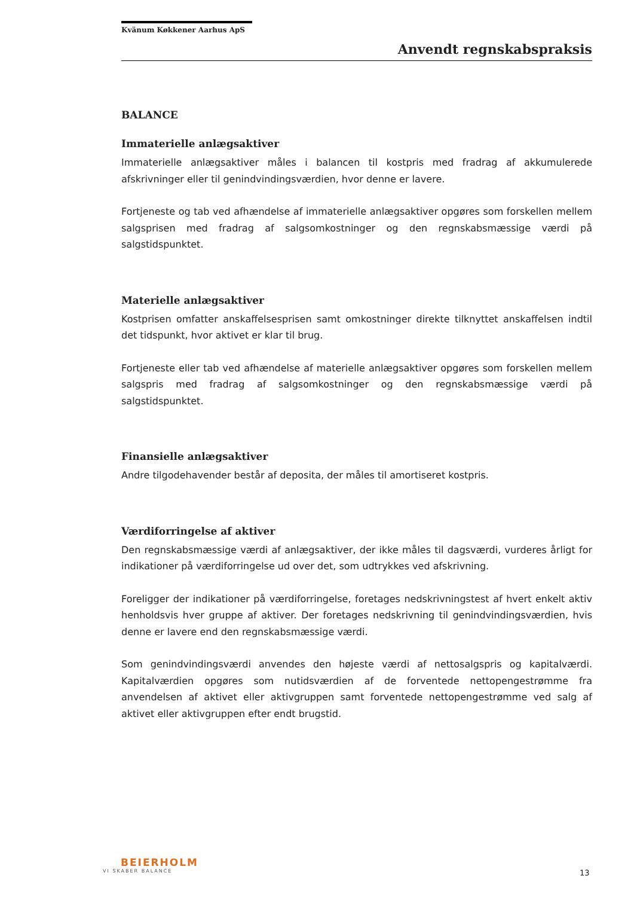Kvänum Køkkener Aarhus ApS
Anvendt regnskabspraksis
BALANCE
Immaterielle anlægsaktiver
Immaterielle anlægsaktiver måles i balancen til kostpris med fradrag af akkumulerede afskrivninger eller til genindvindingsværdien, hvor denne er lavere.
Fortjeneste og tab ved afhændelse af immaterielle anlægsaktiver opgøres som forskellen mellem salgsprisen med fradrag af salgsomkostninger og den regnskabsmæssige værdi på salgstidspunktet.
Materielle anlægsaktiver
Kostprisen omfatter anskaffelsesprisen samt omkostninger direkte tilknyttet anskaffelsen indtil det tidspunkt, hvor aktivet er klar til brug.
Fortjeneste eller tab ved afhændelse af materielle anlægsaktiver opgøres som forskellen mellem salgspris med fradrag af salgsomkostninger og den regnskabsmæssige værdi på salgstidspunktet.
Finansielle anlægsaktiver
Andre tilgodehavender består af deposita, der måles til amortiseret kostpris.
Værdiforringelse af aktiver
Den regnskabsmæssige værdi af anlægsaktiver, der ikke måles til dagsværdi, vurderes årligt for indikationer på værdiforringelse ud over det, som udtrykkes ved afskrivning.
Foreligger der indikationer på værdiforringelse, foretages nedskrivningstest af hvert enkelt aktiv henholdsvis hver gruppe af aktiver. Der foretages nedskrivning til genindvindingsværdien, hvis denne er lavere end den regnskabsmæssige værdi.
Som genindvindingsværdi anvendes den højeste værdi af nettosalgspris og kapitalværdi. Kapitalværdien opgøres som nutidsværdien af de forventede nettopengestrømme fra anvendelsen af aktivet eller aktivgruppen samt forventede nettopengestrømme ved salg af aktivet eller aktivgruppen efter endt brugstid.
BEIERHOLM
VI SKABER BALANCE
13